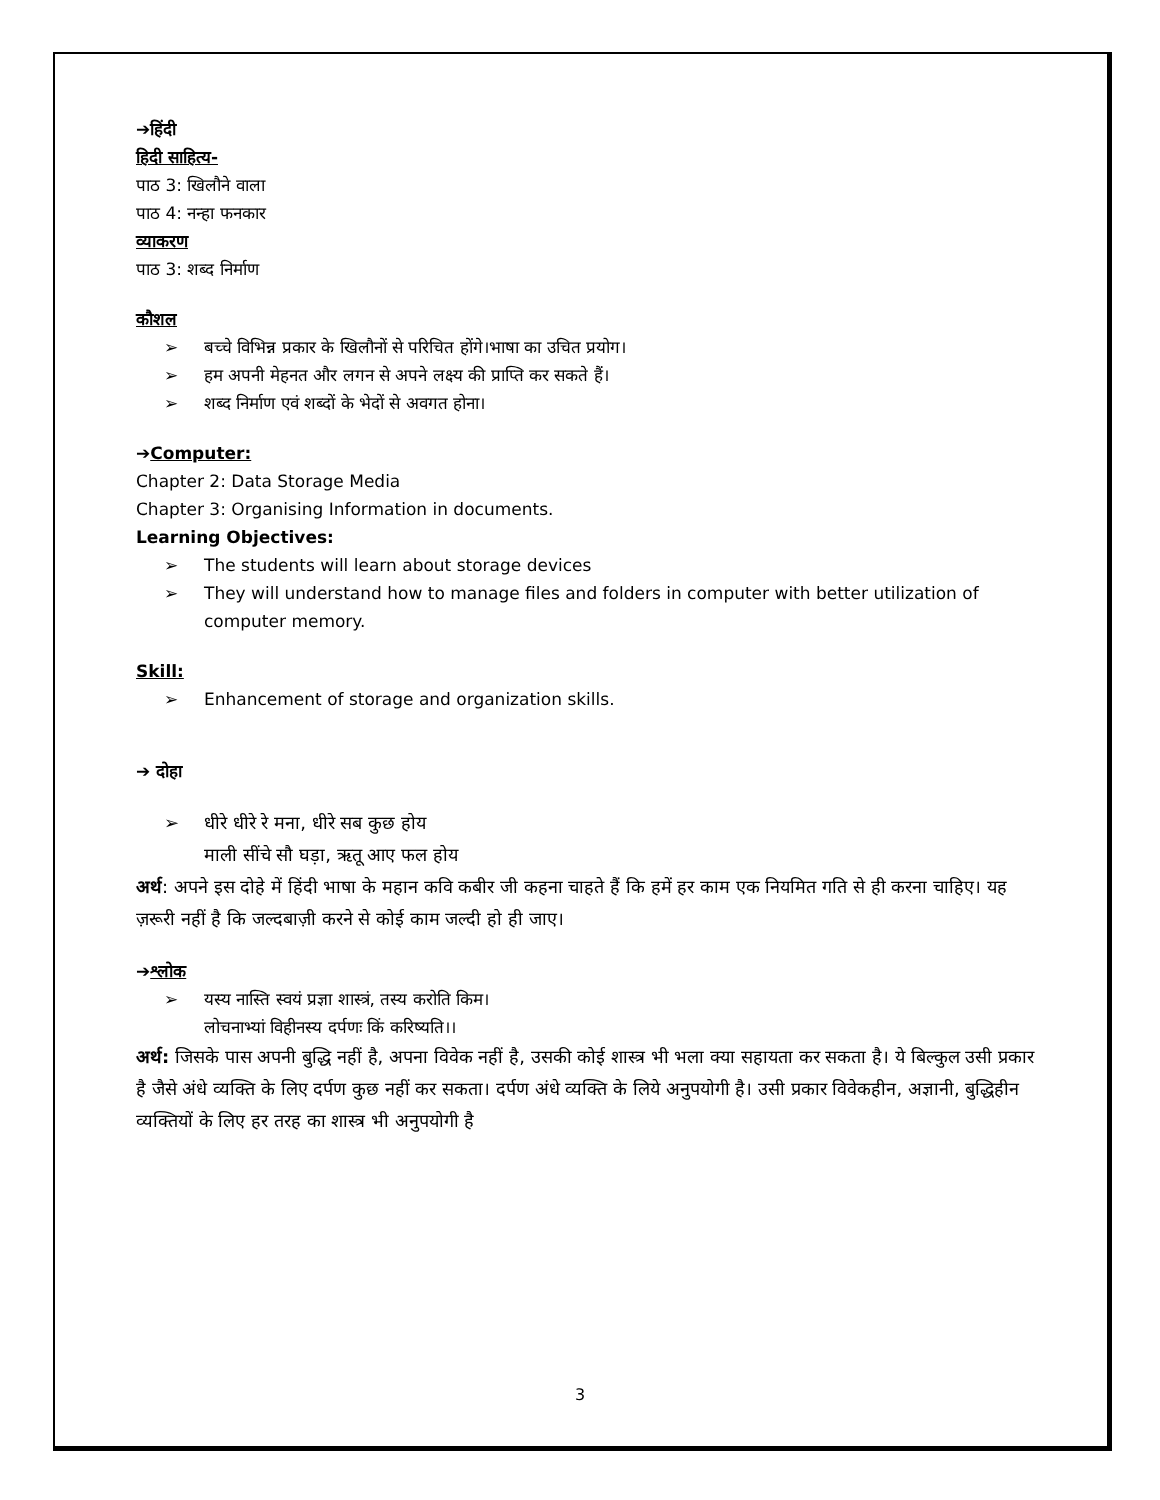➔हिंदी
हिदी साहित्य-
पाठ 3: खिलौने वाला
पाठ 4: नन्हा फनकार
व्याकरण
पाठ 3: शब्द निर्माण
कौशल
➢ बच्चे विभिन्न प्रकार के खिलौनों से परिचित होंगे।भाषा का उचित प्रयोग।
➢ हम अपनी मेहनत और लगन से अपने लक्ष्य की प्राप्ति कर सकते हैं।
➢ शब्द निर्माण एवं शब्दों के भेदों से अवगत होना।
➔Computer:
Chapter 2: Data Storage Media
Chapter 3: Organising Information in documents.
Learning Objectives:
➢ The students will learn about storage devices
➢ They will understand how to manage files and folders in computer with better utilization of computer memory.
Skill:
➢ Enhancement of storage and organization skills.
➔ दोहा
➢ धीरे धीरे रे मना, धीरे सब कुछ होय
माली सींचे सौ घड़ा, ऋतू आए फल होय
अर्थ: अपने इस दोहे में हिंदी भाषा के महान कवि कबीर जी कहना चाहते हैं कि हमें हर काम एक नियमित गति से ही करना चाहिए। यह ज़रूरी नहीं है कि जल्दबाज़ी करने से कोई काम जल्दी हो ही जाए।
➔श्लोक
➢ यस्य नास्ति स्वयं प्रज्ञा शास्त्रं, तस्य करोति किम।
लोचनाभ्यां विहीनस्य दर्पणः किं करिष्यति।।
अर्थ: जिसके पास अपनी बुद्धि नहीं है, अपना विवेक नहीं है, उसकी कोई शास्त्र भी भला क्या सहायता कर सकता है। ये बिल्कुल उसी प्रकार है जैसे अंधे व्यक्ति के लिए दर्पण कुछ नहीं कर सकता। दर्पण अंधे व्यक्ति के लिये अनुपयोगी है। उसी प्रकार विवेकहीन, अज्ञानी, बुद्धिहीन व्यक्तियों के लिए हर तरह का शास्त्र भी अनुपयोगी है
3